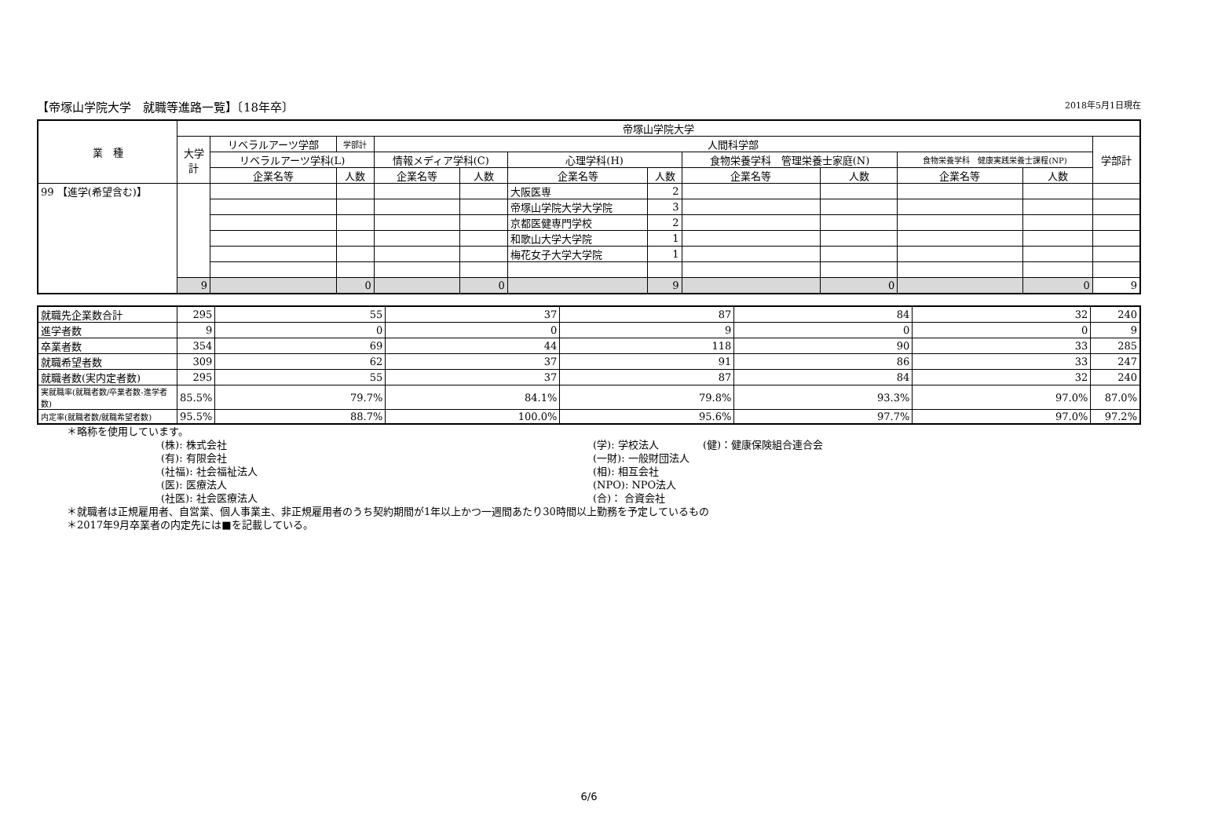【帝塚山学院大学　就職等進路一覧】〔18年卒〕 2018年5月1日現在
| 業 種 | 帝塚山学院大学 | | | | | | | | | | | |
| --- | --- | --- | --- | --- | --- | --- | --- | --- | --- | --- | --- | --- |
| | 大学計 | リベラルアーツ学部 | 学部計 | 人間科学部 | | | | | | | | 学部計 |
| | | リベラルアーツ学科(L) | | 情報メディア学科(C) | | 心理学科(H) | | 食物栄養学科 管理栄養士家庭(N) | | 食物栄養学科 健康実践栄養士課程(NP) | | |
| | | 企業名等 | 人数 | 企業名等 | 人数 | 企業名等 | 人数 | 企業名等 | 人数 | 企業名等 | 人数 | |
| 99 【進学(希望含む)】 | | | | | | 大阪医専 | 2 | | | | | |
| | | | | | | 帝塚山学院大学大学院 | 3 | | | | | |
| | | | | | | 京都医健専門学校 | 2 | | | | | |
| | | | | | | 和歌山大学大学院 | 1 | | | | | |
| | | | | | | 梅花女子大学大学院 | 1 | | | | | |
| | 9 | | 0 | | 0 | | 9 | | 0 | | 0 | 9 |
| 就職先企業数合計 | 295 | 55 | 37 | 87 | 84 | 32 | 240 |
| 進学者数 | 9 | 0 | 0 | 9 | 0 | 0 | 9 |
| 卒業者数 | 354 | 69 | 44 | 118 | 90 | 33 | 285 |
| 就職希望者数 | 309 | 62 | 37 | 91 | 86 | 33 | 247 |
| 就職者数(実内定者数) | 295 | 55 | 37 | 87 | 84 | 32 | 240 |
| 実就職率(就職者数/卒業者数-進学者数) | 85.5% | 79.7% | 84.1% | 79.8% | 93.3% | 97.0% | 87.0% |
| 内定率(就職者数/就職希望者数) | 95.5% | 88.7% | 100.0% | 95.6% | 97.7% | 97.0% | 97.2% |
＊略称を使用しています。
(株): 株式会社 (学): 学校法人 (健)：健康保険組合連合会 (有): 有限会社 (一財): 一般財団法人 (社福): 社会福祉法人 (相): 相互会社 (医): 医療法人 (NPO): NPO法人 (社医): 社会医療法人 (合)： 合資会社
＊就職者は正規雇用者、自営業、個人事業主、非正規雇用者のうち契約期間が1年以上かつ一週間あたり30時間以上勤務を予定しているもの
＊2017年9月卒業者の内定先には■を記載している。
6/6